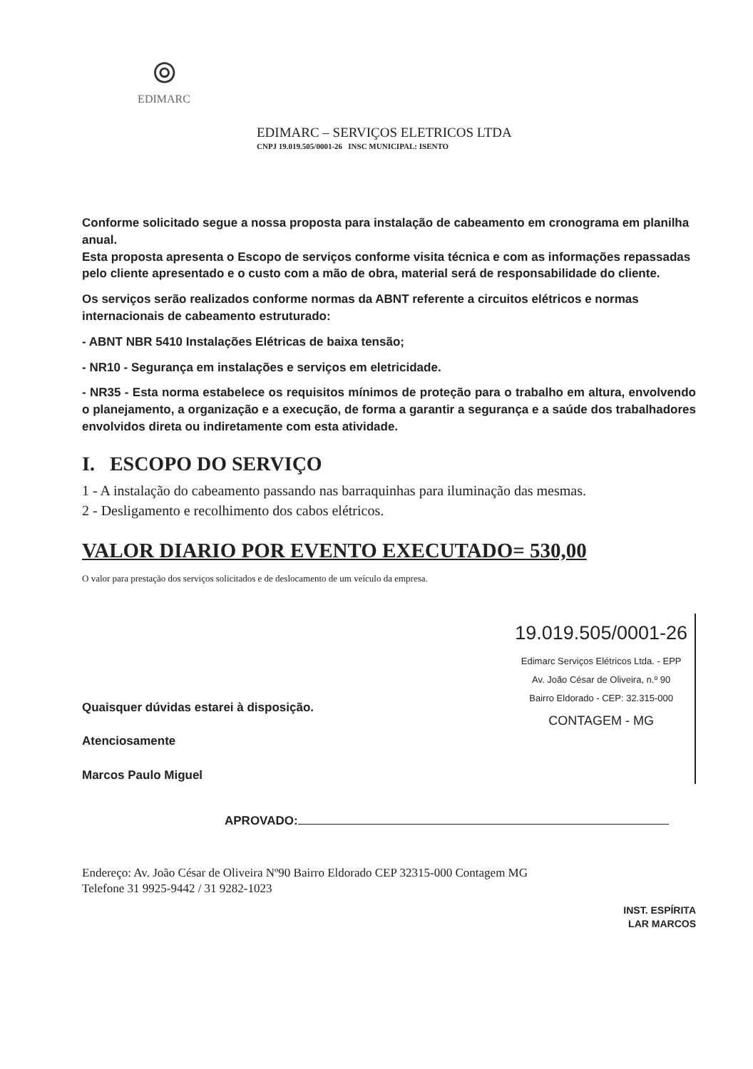⦾
EDIMARC
EDIMARC – SERVIÇOS ELETRICOS LTDA
CNPJ 19.019.505/0001-26 INSC MUNICIPAL: ISENTO
Conforme solicitado segue a nossa proposta para instalação de cabeamento em cronograma em planilha anual.
Esta proposta apresenta o Escopo de serviços conforme visita técnica e com as informações repassadas pelo cliente apresentado e o custo com a mão de obra, material será de responsabilidade do cliente.
Os serviços serão realizados conforme normas da ABNT referente a circuitos elétricos e normas internacionais de cabeamento estruturado:
- ABNT NBR 5410 Instalações Elétricas de baixa tensão;
- NR10 - Segurança em instalações e serviços em eletricidade.
- NR35 - Esta norma estabelece os requisitos mínimos de proteção para o trabalho em altura, envolvendo o planejamento, a organização e a execução, de forma a garantir a segurança e a saúde dos trabalhadores envolvidos direta ou indiretamente com esta atividade.
I. ESCOPO DO SERVIÇO
1 - A instalação do cabeamento passando nas barraquinhas para iluminação das mesmas.
2 - Desligamento e recolhimento dos cabos elétricos.
VALOR DIARIO POR EVENTO EXECUTADO= 530,00
O valor para prestação dos serviços solicitados e de deslocamento de um veículo da empresa.
Quaisquer dúvidas estarei à disposição.
Atenciosamente
Marcos Paulo Miguel
19.019.505/0001-26
Edimarc Serviços Elétricos Ltda. - EPP
Av. João César de Oliveira, n.º 90
Bairro Eldorado - CEP: 32.315-000
CONTAGEM - MG
APROVADO:
Endereço: Av. João César de Oliveira Nº90 Bairro Eldorado CEP 32315-000 Contagem MG
Telefone 31 9925-9442 / 31 9282-1023
INST. ESPÍRITA
LAR MARCOS